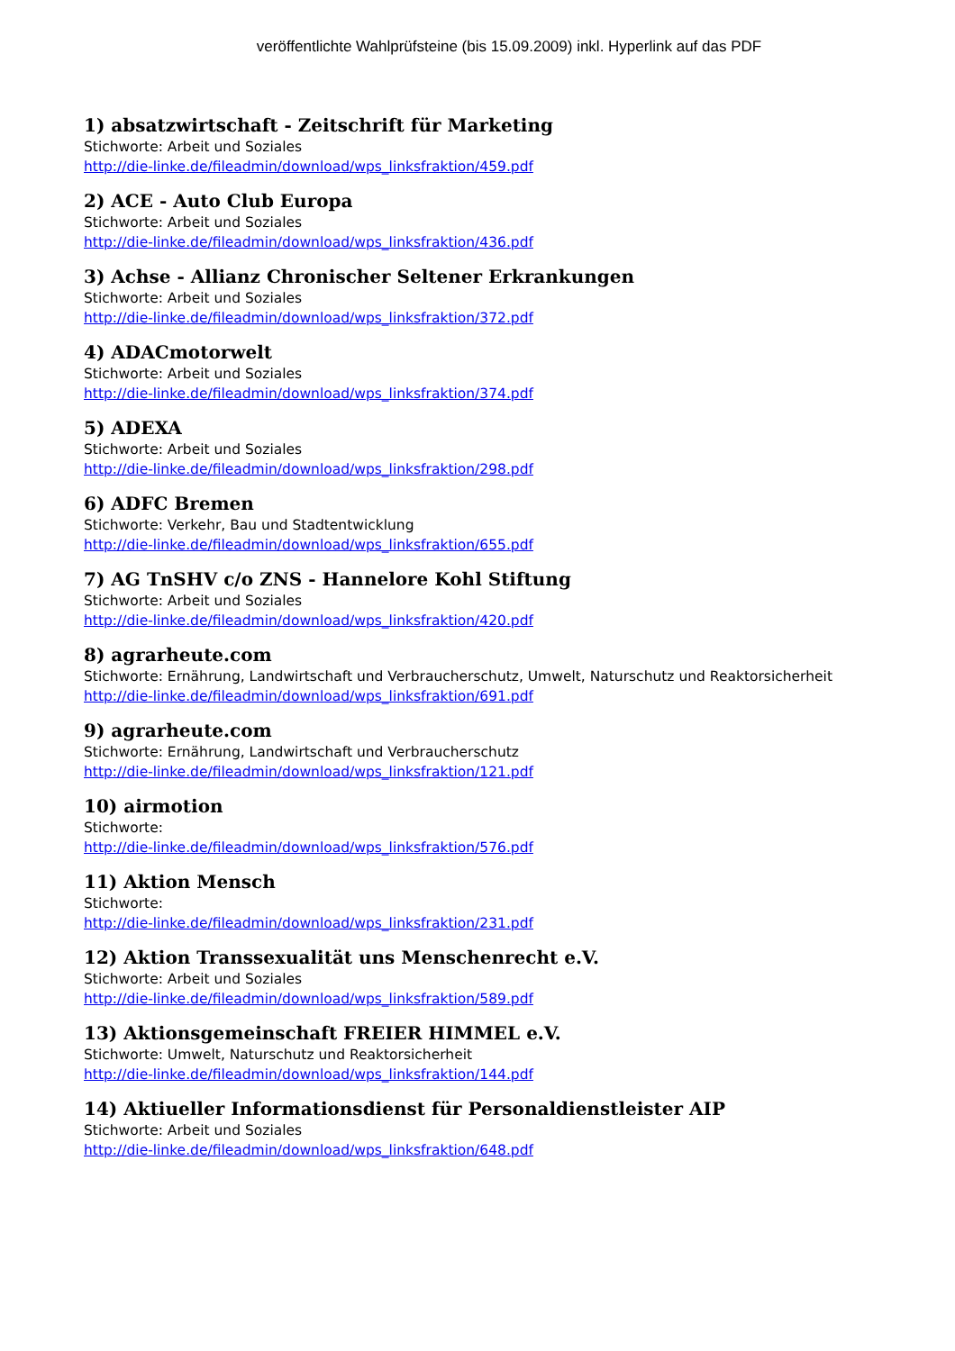veröffentlichte Wahlprüfsteine (bis 15.09.2009) inkl. Hyperlink auf das PDF
1) absatzwirtschaft - Zeitschrift für Marketing
Stichworte: Arbeit und Soziales
http://die-linke.de/fileadmin/download/wps_linksfraktion/459.pdf
2) ACE - Auto Club Europa
Stichworte: Arbeit und Soziales
http://die-linke.de/fileadmin/download/wps_linksfraktion/436.pdf
3) Achse - Allianz Chronischer Seltener Erkrankungen
Stichworte: Arbeit und Soziales
http://die-linke.de/fileadmin/download/wps_linksfraktion/372.pdf
4) ADACmotorwelt
Stichworte: Arbeit und Soziales
http://die-linke.de/fileadmin/download/wps_linksfraktion/374.pdf
5) ADEXA
Stichworte: Arbeit und Soziales
http://die-linke.de/fileadmin/download/wps_linksfraktion/298.pdf
6) ADFC Bremen
Stichworte: Verkehr, Bau und Stadtentwicklung
http://die-linke.de/fileadmin/download/wps_linksfraktion/655.pdf
7) AG TnSHV c/o ZNS - Hannelore Kohl Stiftung
Stichworte: Arbeit und Soziales
http://die-linke.de/fileadmin/download/wps_linksfraktion/420.pdf
8) agrarheute.com
Stichworte: Ernährung, Landwirtschaft und Verbraucherschutz, Umwelt, Naturschutz und Reaktorsicherheit
http://die-linke.de/fileadmin/download/wps_linksfraktion/691.pdf
9) agrarheute.com
Stichworte: Ernährung, Landwirtschaft und Verbraucherschutz
http://die-linke.de/fileadmin/download/wps_linksfraktion/121.pdf
10) airmotion
Stichworte:
http://die-linke.de/fileadmin/download/wps_linksfraktion/576.pdf
11) Aktion Mensch
Stichworte:
http://die-linke.de/fileadmin/download/wps_linksfraktion/231.pdf
12) Aktion Transsexualität uns Menschenrecht e.V.
Stichworte: Arbeit und Soziales
http://die-linke.de/fileadmin/download/wps_linksfraktion/589.pdf
13) Aktionsgemeinschaft FREIER HIMMEL e.V.
Stichworte: Umwelt, Naturschutz und Reaktorsicherheit
http://die-linke.de/fileadmin/download/wps_linksfraktion/144.pdf
14) Aktiueller Informationsdienst für Personaldienstleister AIP
Stichworte: Arbeit und Soziales
http://die-linke.de/fileadmin/download/wps_linksfraktion/648.pdf